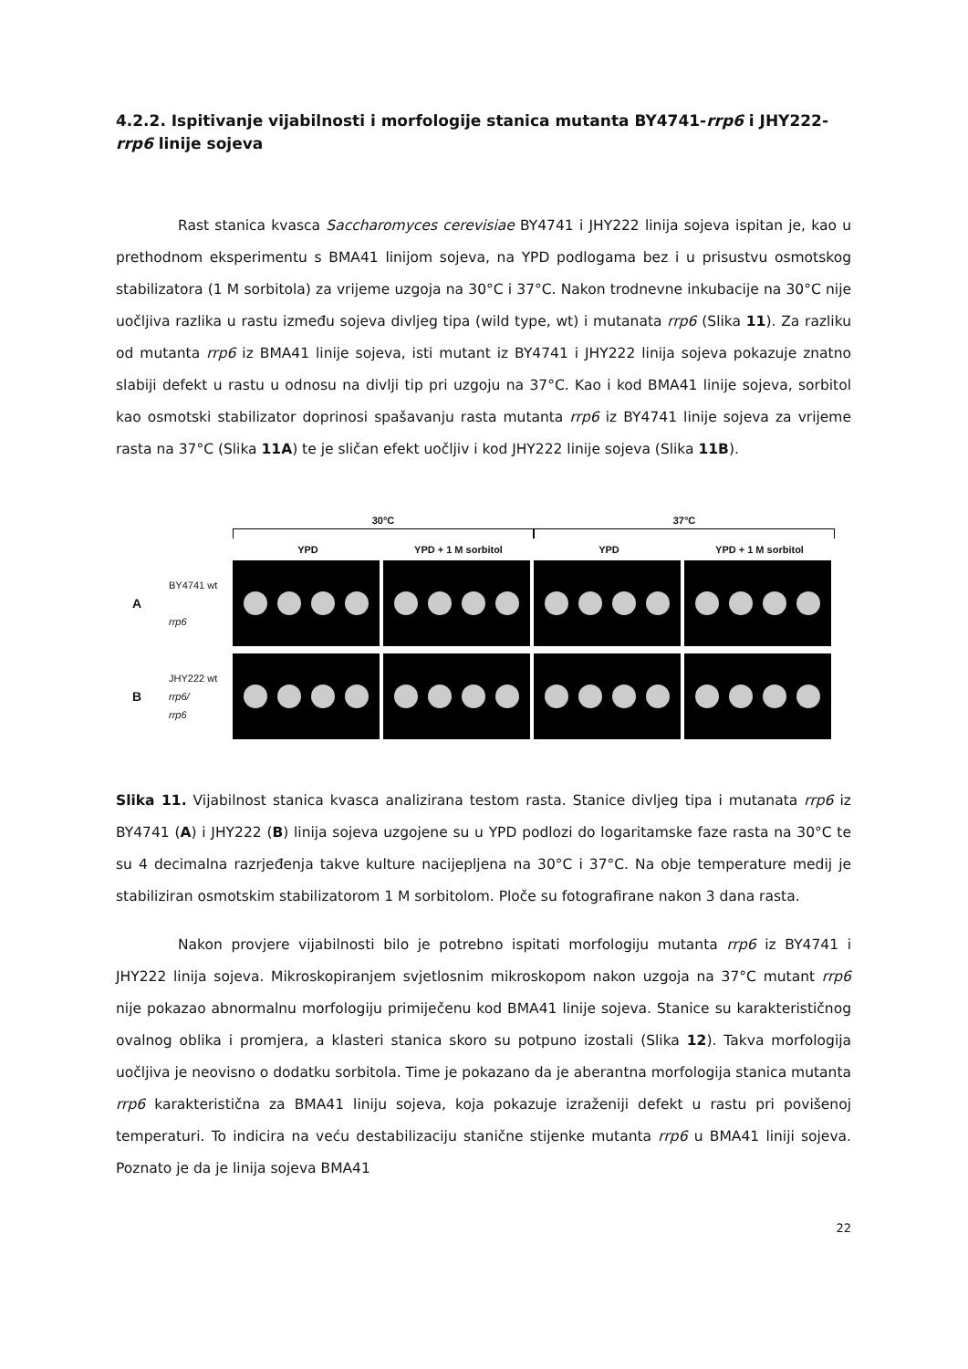4.2.2. Ispitivanje vijabilnosti i morfologije stanica mutanta BY4741-rrp6 i JHY222-rrp6 linije sojeva
Rast stanica kvasca Saccharomyces cerevisiae BY4741 i JHY222 linija sojeva ispitan je, kao u prethodnom eksperimentu s BMA41 linijom sojeva, na YPD podlogama bez i u prisustvu osmotskog stabilizatora (1 M sorbitola) za vrijeme uzgoja na 30°C i 37°C. Nakon trodnevne inkubacije na 30°C nije uočljiva razlika u rastu između sojeva divljeg tipa (wild type, wt) i mutanata rrp6 (Slika 11). Za razliku od mutanta rrp6 iz BMA41 linije sojeva, isti mutant iz BY4741 i JHY222 linija sojeva pokazuje znatno slabiji defekt u rastu u odnosu na divlji tip pri uzgoju na 37°C. Kao i kod BMA41 linije sojeva, sorbitol kao osmotski stabilizator doprinosi spašavanju rasta mutanta rrp6 iz BY4741 linije sojeva za vrijeme rasta na 37°C (Slika 11A) te je sličan efekt uočljiv i kod JHY222 linije sojeva (Slika 11B).
30°C
37°C
YPD YPD + 1 M sorbitol YPD YPD + 1 M sorbitol
A
BY4741 wt
rrp6
B
JHY222 wt
rrp6/
rrp6
Slika 11. Vijabilnost stanica kvasca analizirana testom rasta. Stanice divljeg tipa i mutanata rrp6 iz BY4741 (A) i JHY222 (B) linija sojeva uzgojene su u YPD podlozi do logaritamske faze rasta na 30°C te su 4 decimalna razrjeđenja takve kulture nacijepljena na 30°C i 37°C. Na obje temperature medij je stabiliziran osmotskim stabilizatorom 1 M sorbitolom. Ploče su fotografirane nakon 3 dana rasta.
Nakon provjere vijabilnosti bilo je potrebno ispitati morfologiju mutanta rrp6 iz BY4741 i JHY222 linija sojeva. Mikroskopiranjem svjetlosnim mikroskopom nakon uzgoja na 37°C mutant rrp6 nije pokazao abnormalnu morfologiju primiječenu kod BMA41 linije sojeva. Stanice su karakterističnog ovalnog oblika i promjera, a klasteri stanica skoro su potpuno izostali (Slika 12). Takva morfologija uočljiva je neovisno o dodatku sorbitola. Time je pokazano da je aberantna morfologija stanica mutanta rrp6 karakteristična za BMA41 liniju sojeva, koja pokazuje izraženiji defekt u rastu pri povišenoj temperaturi. To indicira na veću destabilizaciju stanične stijenke mutanta rrp6 u BMA41 liniji sojeva. Poznato je da je linija sojeva BMA41
22